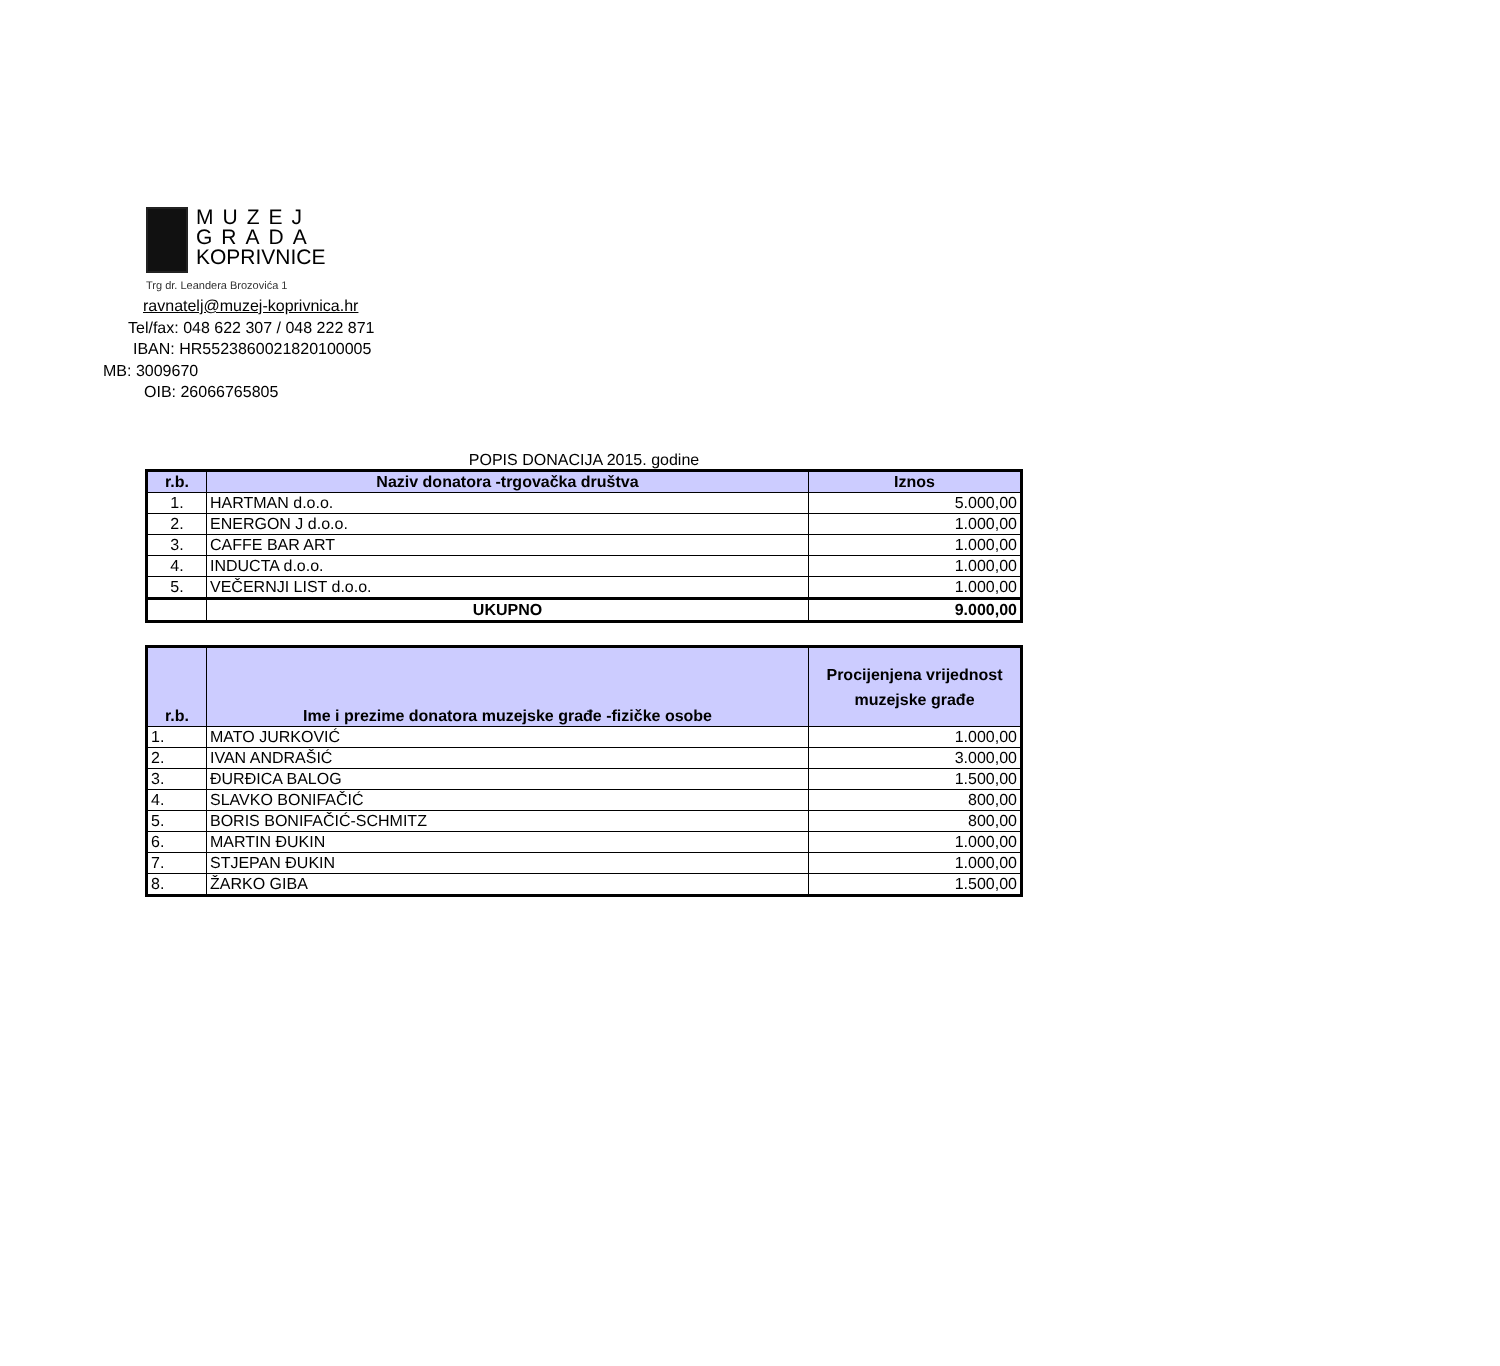MUZEJ
GRADA
KOPRIVNICE
Trg dr. Leandera Brozovića 1
ravnatelj@muzej-koprivnica.hr
Tel/fax: 048 622 307 / 048 222 871
IBAN: HR5523860021820100005
MB: 3009670
OIB: 26066765805
POPIS DONACIJA 2015. godine
| r.b. | Naziv donatora -trgovačka društva | Iznos |
| --- | --- | --- |
| 1. | HARTMAN d.o.o. | 5.000,00 |
| 2. | ENERGON J d.o.o. | 1.000,00 |
| 3. | CAFFE BAR ART | 1.000,00 |
| 4. | INDUCTA d.o.o. | 1.000,00 |
| 5. | VEČERNJI LIST d.o.o. | 1.000,00 |
| | UKUPNO | 9.000,00 |
| r.b. | Ime i prezime donatora muzejske građe -fizičke osobe | Procijenjena vrijednost muzejske građe |
| --- | --- | --- |
| 1. | MATO JURKOVIĆ | 1.000,00 |
| 2. | IVAN ANDRAŠIĆ | 3.000,00 |
| 3. | ĐURĐICA BALOG | 1.500,00 |
| 4. | SLAVKO BONIFAČIĆ | 800,00 |
| 5. | BORIS BONIFAČIĆ-SCHMITZ | 800,00 |
| 6. | MARTIN ĐUKIN | 1.000,00 |
| 7. | STJEPAN ĐUKIN | 1.000,00 |
| 8. | ŽARKO GIBA | 1.500,00 |